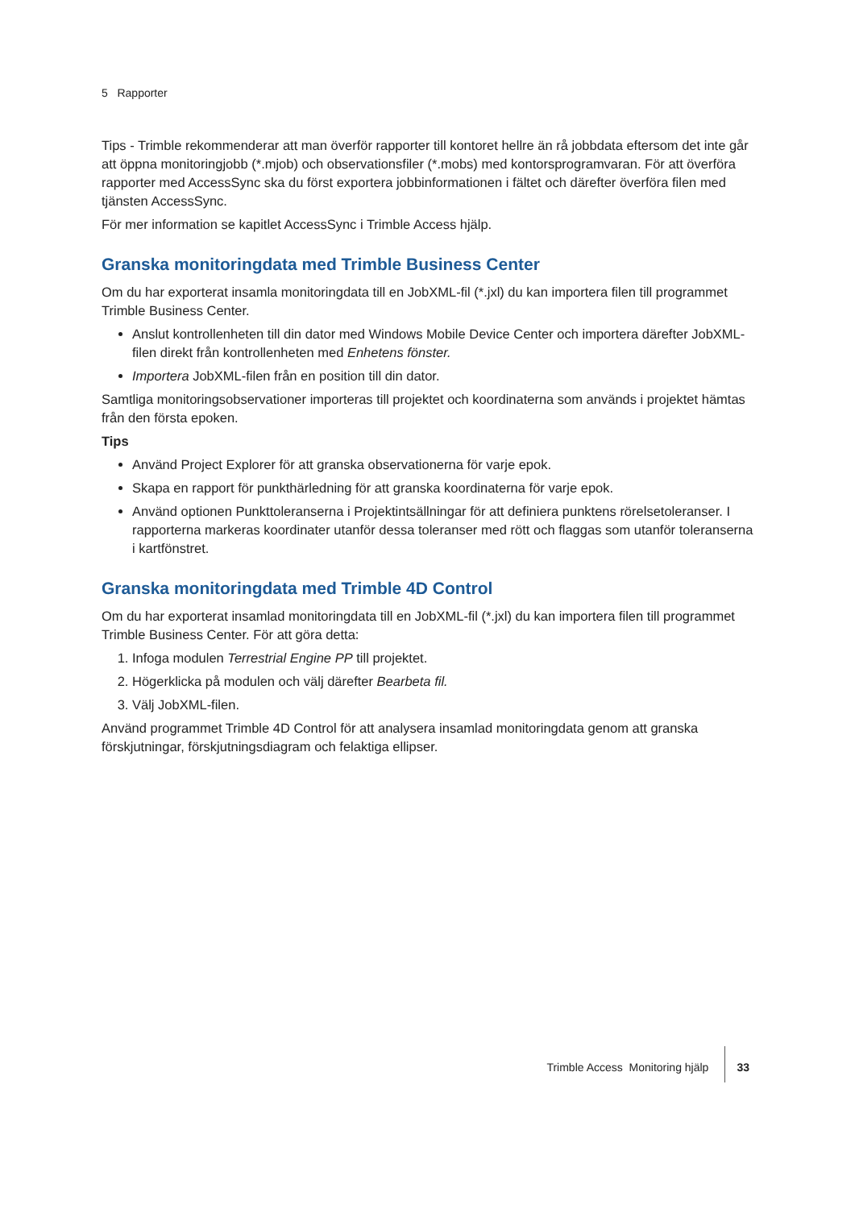5 Rapporter
Tips - Trimble rekommenderar att man överför rapporter till kontoret hellre än rå jobbdata eftersom det inte går att öppna monitoringjobb (*.mjob) och observationsfiler (*.mobs) med kontorsprogramvaran. För att överföra rapporter med AccessSync ska du först exportera jobbinformationen i fältet och därefter överföra filen med tjänsten AccessSync.
För mer information se kapitlet AccessSync i Trimble Access hjälp.
Granska monitoringdata med Trimble Business Center
Om du har exporterat insamla monitoringdata till en JobXML-fil (*.jxl) du kan importera filen till programmet Trimble Business Center.
Anslut kontrollenheten till din dator med Windows Mobile Device Center och importera därefter JobXML-filen direkt från kontrollenheten med Enhetens fönster.
Importera JobXML-filen från en position till din dator.
Samtliga monitoringsobservationer importeras till projektet och koordinaterna som används i projektet hämtas från den första epoken.
Tips
Använd Project Explorer för att granska observationerna för varje epok.
Skapa en rapport för punkthärledning för att granska koordinaterna för varje epok.
Använd optionen Punkttoleranserna i Projektintsällningar för att definiera punktens rörelsetoleranser. I rapporterna markeras koordinater utanför dessa toleranser med rött och flaggas som utanför toleranserna i kartfönstret.
Granska monitoringdata med Trimble 4D Control
Om du har exporterat insamlad monitoringdata till en JobXML-fil (*.jxl) du kan importera filen till programmet Trimble Business Center. För att göra detta:
1. Infoga modulen Terrestrial Engine PP till projektet.
2. Högerklicka på modulen och välj därefter Bearbeta fil.
3. Välj JobXML-filen.
Använd programmet Trimble 4D Control för att analysera insamlad monitoringdata genom att granska förskjutningar, förskjutningsdiagram och felaktiga ellipser.
Trimble Access Monitoring hjälp 33